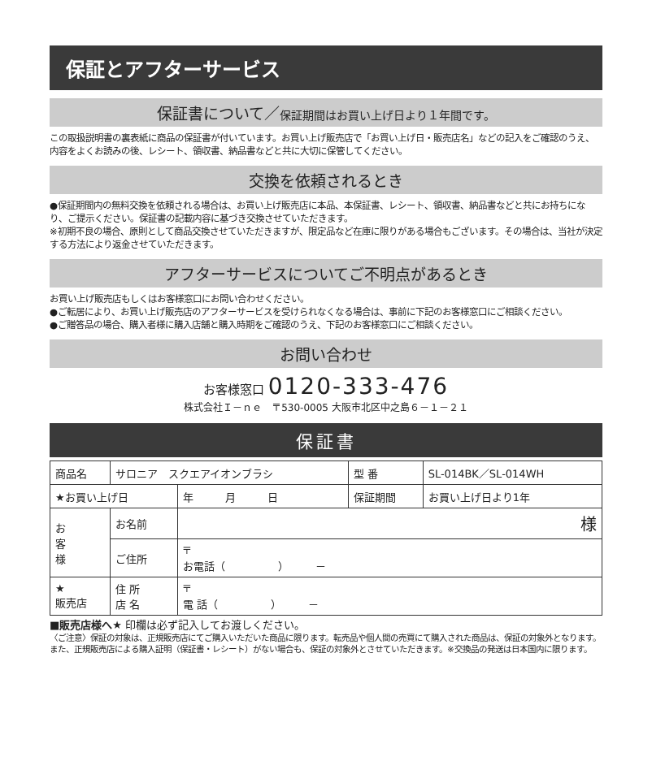保証とアフターサービス
保証書について／保証期間はお買い上げ日より１年間です。
この取扱説明書の裏表紙に商品の保証書が付いています。お買い上げ販売店で「お買い上げ日・販売店名」などの記入をご確認のうえ、内容をよくお読みの後、レシート、領収書、納品書などと共に大切に保管してください。
交換を依頼されるとき
●保証期間内の無料交換を依頼される場合は、お買い上げ販売店に本品、本保証書、レシート、領収書、納品書などと共にお持ちになり、ご提示ください。保証書の記載内容に基づき交換させていただきます。
※初期不良の場合、原則として商品交換させていただきますが、限定品など在庫に限りがある場合もございます。その場合は、当社が決定する方法により返金させていただきます。
アフターサービスについてご不明点があるとき
お買い上げ販売店もしくはお客様窓口にお問い合わせください。
●ご転居により、お買い上げ販売店のアフターサービスを受けられなくなる場合は、事前に下記のお客様窓口にご相談ください。
●ご贈答品の場合、購入者様に購入店舗と購入時期をご確認のうえ、下記のお客様窓口にご相談ください。
お問い合わせ
お客様窓口 0120-333-476
株式会社Ｉ－ｎｅ　〒530-0005 大阪市北区中之島６－１－２１
保証書
| 商品名 | サロニア スクエアイオンブラシ | | 型 番 | SL-014BK／SL-014WH |
| ★お買い上げ日 | | 年 月 日 | 保証期間 | お買い上げ日より1年 |
| お 客 様 | お名前 | 様 | | |
| | ご住所 | 〒 お電話（ ） － | | |
| ★ 販売店 | 住 所 店 名 | 〒 電 話（ ） － | | |
■販売店様へ★ 印欄は必ず記入してお渡しください。
〈ご注意〉保証の対象は、正規販売店にてご購入いただいた商品に限ります。転売品や個人間の売買にて購入された商品は、保証の対象外となります。また、正規販売店による購入証明（保証書・レシート）がない場合も、保証の対象外とさせていただきます。※交換品の発送は日本国内に限ります。